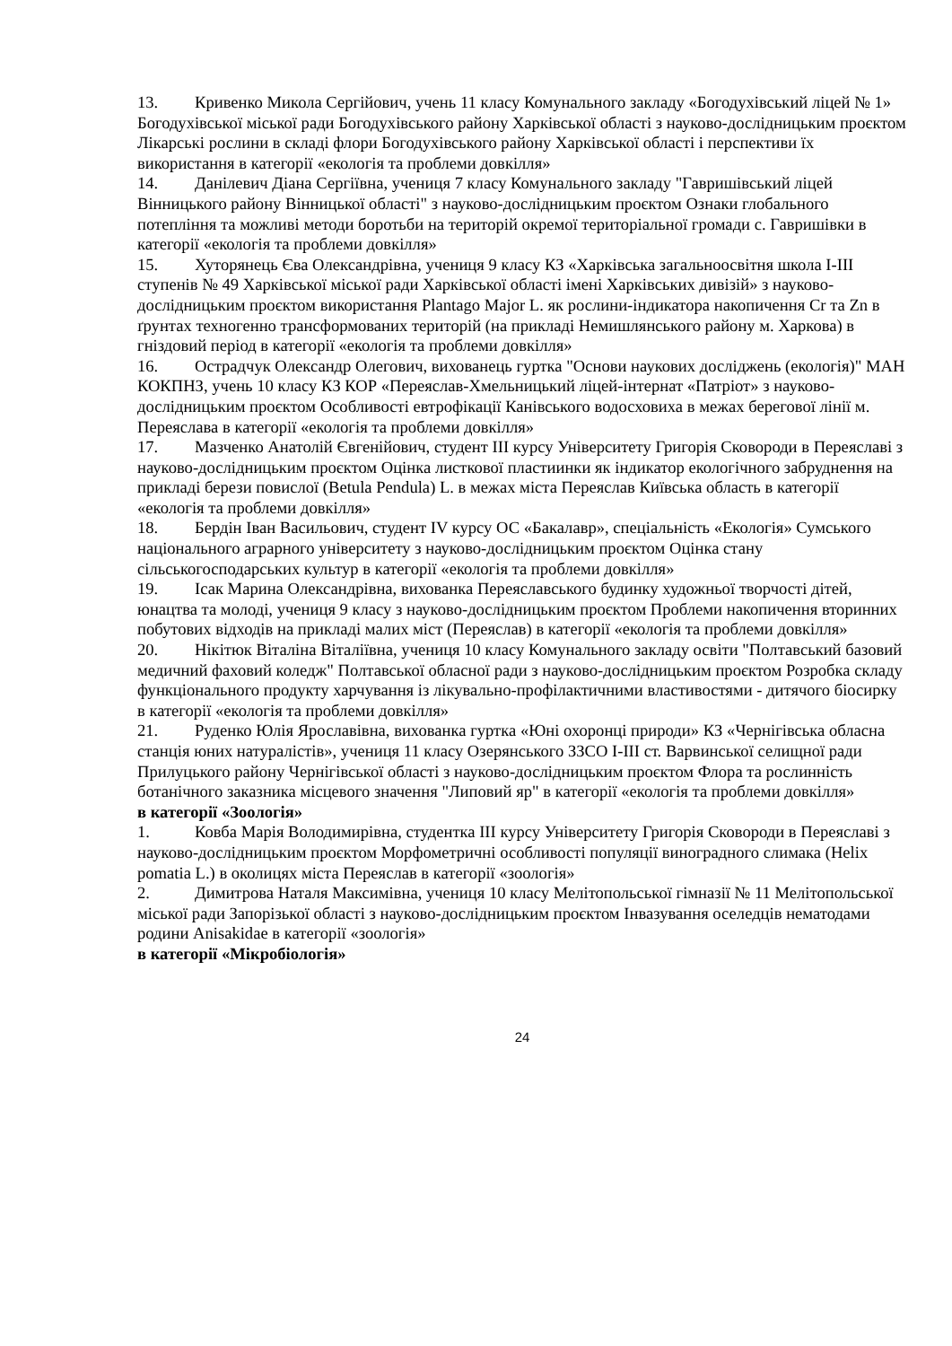13. Кривенко Микола Сергійович, учень 11 класу Комунального закладу «Богодухівський ліцей № 1» Богодухівської міської ради Богодухівського району Харківської області з науково-дослідницьким проєктом Лікарські рослини в складі флори Богодухівського району Харківської області і перспективи їх використання в категорії «екологія та проблеми довкілля»
14. Данілевич Діана Сергіївна, учениця 7 класу Комунального закладу "Гавришівський ліцей Вінницького району Вінницької області" з науково-дослідницьким проєктом Ознаки глобального потепління та можливі методи боротьби на територій окремої територіальної громади с. Гавришівки в категорії «екологія та проблеми довкілля»
15. Хуторянець Єва Олександрівна, учениця 9 класу КЗ «Харківська загальноосвітня школа І-ІІІ ступенів № 49 Харківської міської ради Харківської області імені Харківських дивізій» з науково-дослідницьким проєктом використання Plantago Major L. як рослини-індикатора накопичення Cr та Zn в ґрунтах техногенно трансформованих територій (на прикладі Немишлянського району м. Харкова) в гніздовий період в категорії «екологія та проблеми довкілля»
16. Острадчук Олександр Олегович, вихованець гуртка "Основи наукових досліджень (екологія)" МАН КОКПНЗ, учень 10 класу КЗ КОР «Переяслав-Хмельницький ліцей-інтернат «Патріот» з науково-дослідницьким проєктом Особливості евтрофікації Канівського водосховиха в межах берегової лінії м. Переяслава в категорії «екологія та проблеми довкілля»
17. Мазченко Анатолій Євгенійович, студент ІІІ курсу Університету Григорія Сковороди в Переяславі з науково-дослідницьким проєктом Оцінка листкової пластиинки як індикатор екологічного забруднення на прикладі берези повислої (Betula Pendula) L. в межах міста Переяслав Київська область в категорії «екологія та проблеми довкілля»
18. Бердін Іван Васильович, студент IV курсу ОС «Бакалавр», спеціальність «Екологія» Сумського національного аграрного університету з науково-дослідницьким проєктом Оцінка стану сільськогосподарських культур в категорії «екологія та проблеми довкілля»
19. Ісак Марина Олександрівна, вихованка Переяславського будинку художньої творчості дітей, юнацтва та молоді, учениця 9 класу з науково-дослідницьким проєктом Проблеми накопичення вторинних побутових відходів на прикладі малих міст (Переяслав) в категорії «екологія та проблеми довкілля»
20. Нікітюк Віталіна Віталіївна, учениця 10 класу Комунального закладу освіти "Полтавський базовий медичний фаховий коледж" Полтавської обласної ради з науково-дослідницьким проєктом Розробка складу функціонального продукту харчування із лікувально-профілактичними властивостями - дитячого біосирку в категорії «екологія та проблеми довкілля»
21. Руденко Юлія Ярославівна, вихованка гуртка «Юні охоронці природи» КЗ «Чернігівська обласна станція юних натуралістів», учениця 11 класу Озерянського ЗЗСО І-ІІІ ст. Варвинської селищної ради Прилуцького району Чернігівської області з науково-дослідницьким проєктом Флора та рослинність ботанічного заказника місцевого значення "Липовий яр" в категорії «екологія та проблеми довкілля»
в категорії «Зоологія»
1. Ковба Марія Володимирівна, студентка ІІІ курсу Університету Григорія Сковороди в Переяславі з науково-дослідницьким проєктом Морфометричні особливості популяції виноградного слимака (Helix pomatia L.) в околицях міста Переяслав в категорії «зоологія»
2. Димитрова Наталя Максимівна, учениця 10 класу Мелітопольської гімназії № 11 Мелітопольської міської ради Запорізької області з науково-дослідницьким проєктом Інвазування оселедців нематодами родини Anisakidae в категорії «зоологія»
в категорії «Мікробіологія»
24